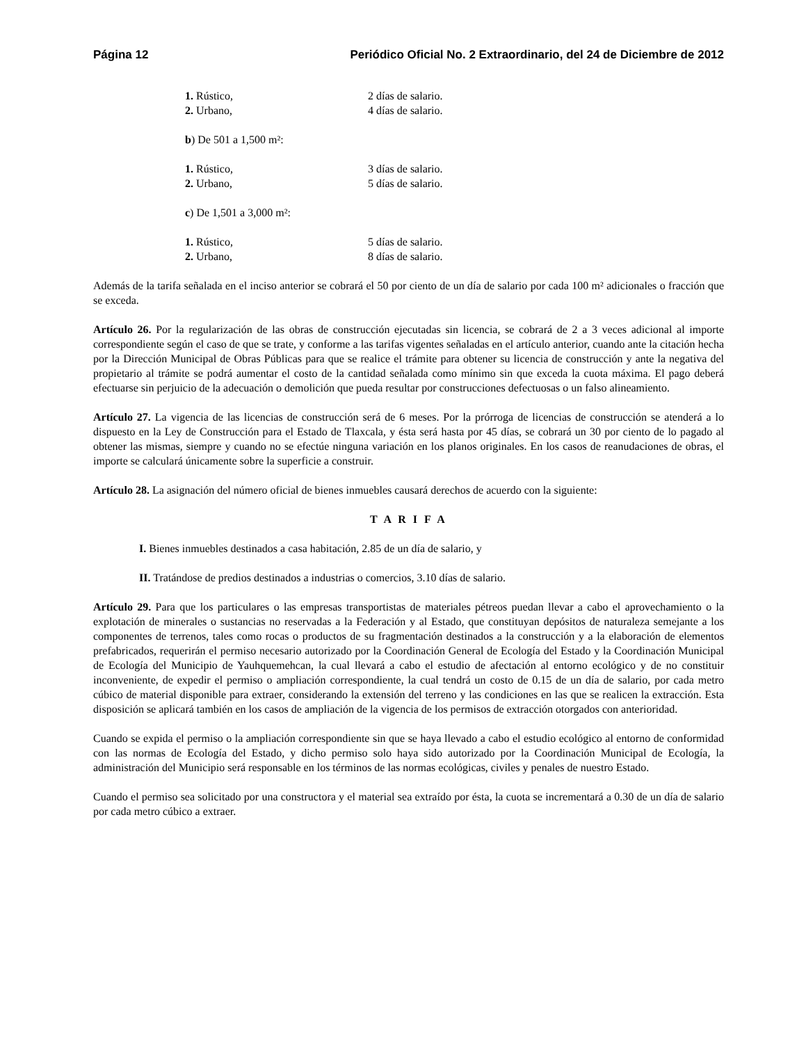Página 12 Periódico Oficial No. 2 Extraordinario, del 24 de Diciembre de 2012
1. Rústico, 2 días de salario.
2. Urbano, 4 días de salario.
b) De 501 a 1,500 m²:
1. Rústico, 3 días de salario.
2. Urbano, 5 días de salario.
c) De 1,501 a 3,000 m²:
1. Rústico, 5 días de salario.
2. Urbano, 8 días de salario.
Además de la tarifa señalada en el inciso anterior se cobrará el 50 por ciento de un día de salario por cada 100 m² adicionales o fracción que se exceda.
Artículo 26. Por la regularización de las obras de construcción ejecutadas sin licencia, se cobrará de 2 a 3 veces adicional al importe correspondiente según el caso de que se trate, y conforme a las tarifas vigentes señaladas en el artículo anterior, cuando ante la citación hecha por la Dirección Municipal de Obras Públicas para que se realice el trámite para obtener su licencia de construcción y ante la negativa del propietario al trámite se podrá aumentar el costo de la cantidad señalada como mínimo sin que exceda la cuota máxima. El pago deberá efectuarse sin perjuicio de la adecuación o demolición que pueda resultar por construcciones defectuosas o un falso alineamiento.
Artículo 27. La vigencia de las licencias de construcción será de 6 meses. Por la prórroga de licencias de construcción se atenderá a lo dispuesto en la Ley de Construcción para el Estado de Tlaxcala, y ésta será hasta por 45 días, se cobrará un 30 por ciento de lo pagado al obtener las mismas, siempre y cuando no se efectúe ninguna variación en los planos originales. En los casos de reanudaciones de obras, el importe se calculará únicamente sobre la superficie a construir.
Artículo 28. La asignación del número oficial de bienes inmuebles causará derechos de acuerdo con la siguiente:
T A R I F A
I. Bienes inmuebles destinados a casa habitación, 2.85 de un día de salario, y
II. Tratándose de predios destinados a industrias o comercios, 3.10 días de salario.
Artículo 29. Para que los particulares o las empresas transportistas de materiales pétreos puedan llevar a cabo el aprovechamiento o la explotación de minerales o sustancias no reservadas a la Federación y al Estado, que constituyan depósitos de naturaleza semejante a los componentes de terrenos, tales como rocas o productos de su fragmentación destinados a la construcción y a la elaboración de elementos prefabricados, requerirán el permiso necesario autorizado por la Coordinación General de Ecología del Estado y la Coordinación Municipal de Ecología del Municipio de Yauhquemehcan, la cual llevará a cabo el estudio de afectación al entorno ecológico y de no constituir inconveniente, de expedir el permiso o ampliación correspondiente, la cual tendrá un costo de 0.15 de un día de salario, por cada metro cúbico de material disponible para extraer, considerando la extensión del terreno y las condiciones en las que se realicen la extracción. Esta disposición se aplicará también en los casos de ampliación de la vigencia de los permisos de extracción otorgados con anterioridad.
Cuando se expida el permiso o la ampliación correspondiente sin que se haya llevado a cabo el estudio ecológico al entorno de conformidad con las normas de Ecología del Estado, y dicho permiso solo haya sido autorizado por la Coordinación Municipal de Ecología, la administración del Municipio será responsable en los términos de las normas ecológicas, civiles y penales de nuestro Estado.
Cuando el permiso sea solicitado por una constructora y el material sea extraído por ésta, la cuota se incrementará a 0.30 de un día de salario por cada metro cúbico a extraer.